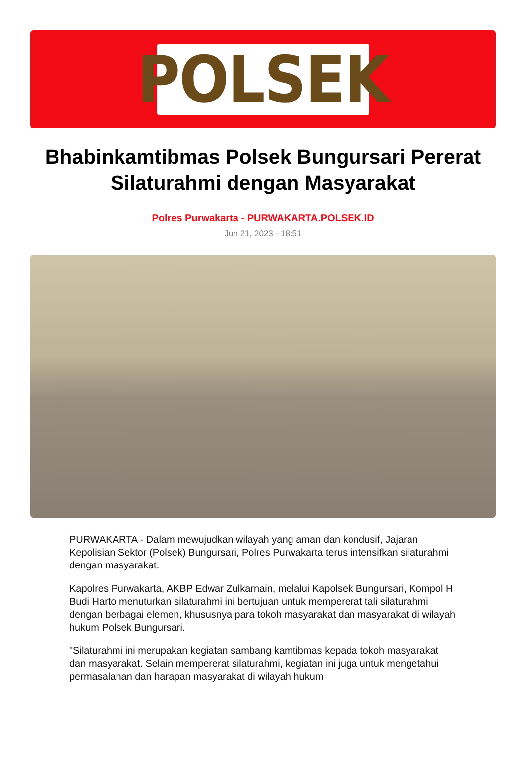POLSEK
Bhabinkamtibmas Polsek Bungursari Pererat Silaturahmi dengan Masyarakat
Polres Purwakarta - PURWAKARTA.POLSEK.ID
Jun 21, 2023 - 18:51
PURWAKARTA - Dalam mewujudkan wilayah yang aman dan kondusif, Jajaran Kepolisian Sektor (Polsek) Bungursari, Polres Purwakarta terus intensifkan silaturahmi dengan masyarakat.
Kapolres Purwakarta, AKBP Edwar Zulkarnain, melalui Kapolsek Bungursari, Kompol H Budi Harto menuturkan silaturahmi ini bertujuan untuk mempererat tali silaturahmi dengan berbagai elemen, khususnya para tokoh masyarakat dan masyarakat di wilayah hukum Polsek Bungursari.
"Silaturahmi ini merupakan kegiatan sambang kamtibmas kepada tokoh masyarakat dan masyarakat. Selain mempererat silaturahmi, kegiatan ini juga untuk mengetahui permasalahan dan harapan masyarakat di wilayah hukum